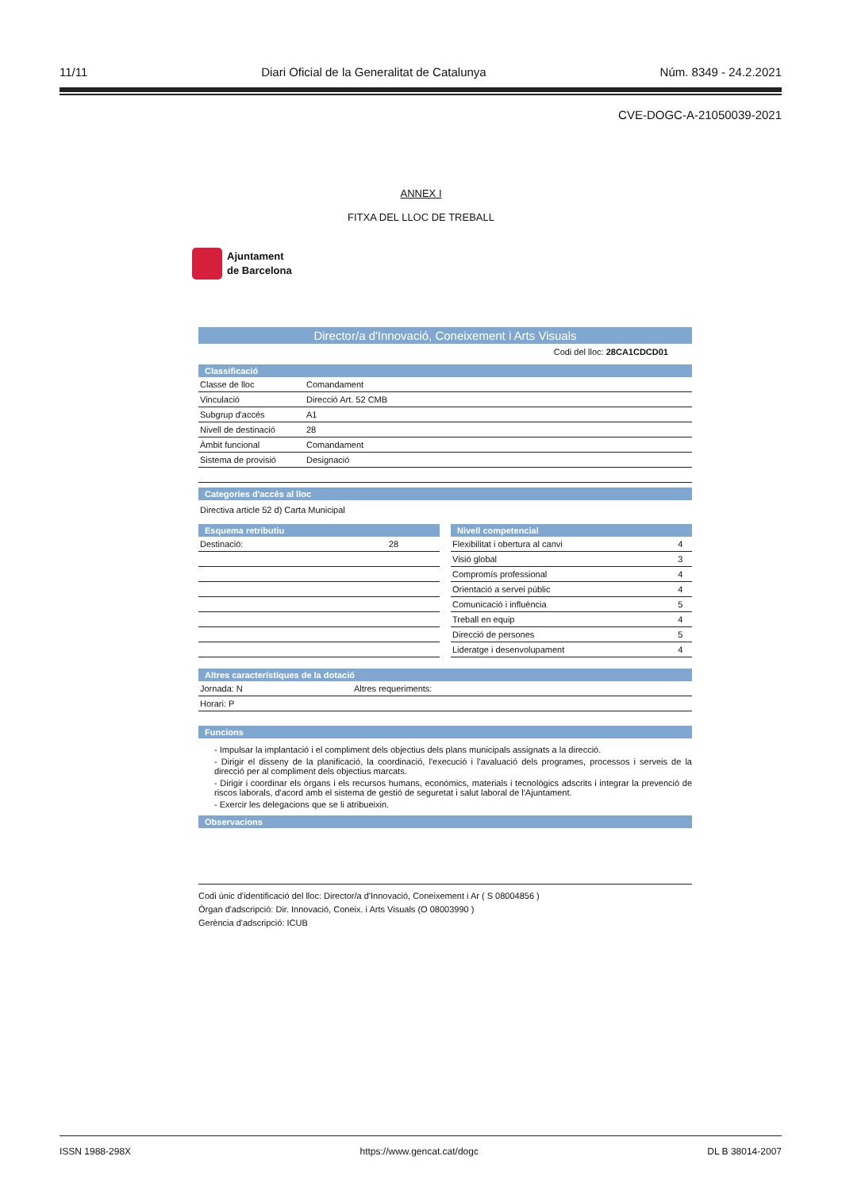11/11 Diari Oficial de la Generalitat de Catalunya Núm. 8349 - 24.2.2021
CVE-DOGC-A-21050039-2021
ANNEX I
FITXA DEL LLOC DE TREBALL
Ajuntament
de Barcelona
Director/a d'Innovació, Coneixement i Arts Visuals
Codi del lloc: 28CA1CDCD01
Classificació
| Classe de lloc | Comandament |
| Vinculació | Direcció Art. 52 CMB |
| Subgrup d'accés | A1 |
| Nivell de destinació | 28 |
| Àmbit funcional | Comandament |
| Sistema de provisió | Designació |
Categories d'accés al lloc
Directiva article 52 d) Carta Municipal
Esquema retributiu
| Destinació: | 28 |
Nivell competencial
| Flexibilitat i obertura al canvi | 4 |
| Visió global | 3 |
| Compromís professional | 4 |
| Orientació a servei públic | 4 |
| Comunicació i influència | 5 |
| Treball en equip | 4 |
| Direcció de persones | 5 |
| Lideratge i desenvolupament | 4 |
Altres característiques de la dotació
| Jornada: N | Altres requeriments: |
| Horari: P | |
Funcions
- Impulsar la implantació i el compliment dels objectius dels plans municipals assignats a la direcció.
- Dirigir el disseny de la planificació, la coordinació, l'execució i l'avaluació dels programes, processos i serveis de la direcció per al compliment dels objectius marcats.
- Dirigir i coordinar els òrgans i els recursos humans, econòmics, materials i tecnològics adscrits i integrar la prevenció de riscos laborals, d'acord amb el sistema de gestió de seguretat i salut laboral de l'Ajuntament.
- Exercir les delegacions que se li atribueixin.
Observacions
Codi únic d'identificació del lloc: Director/a d'Innovació, Coneixement i Ar ( S 08004856 )
Òrgan d'adscripció: Dir. Innovació, Coneix. i Arts Visuals (O 08003990 )
Gerència d'adscripció: ICUB
ISSN 1988-298X https://www.gencat.cat/dogc DL B 38014-2007